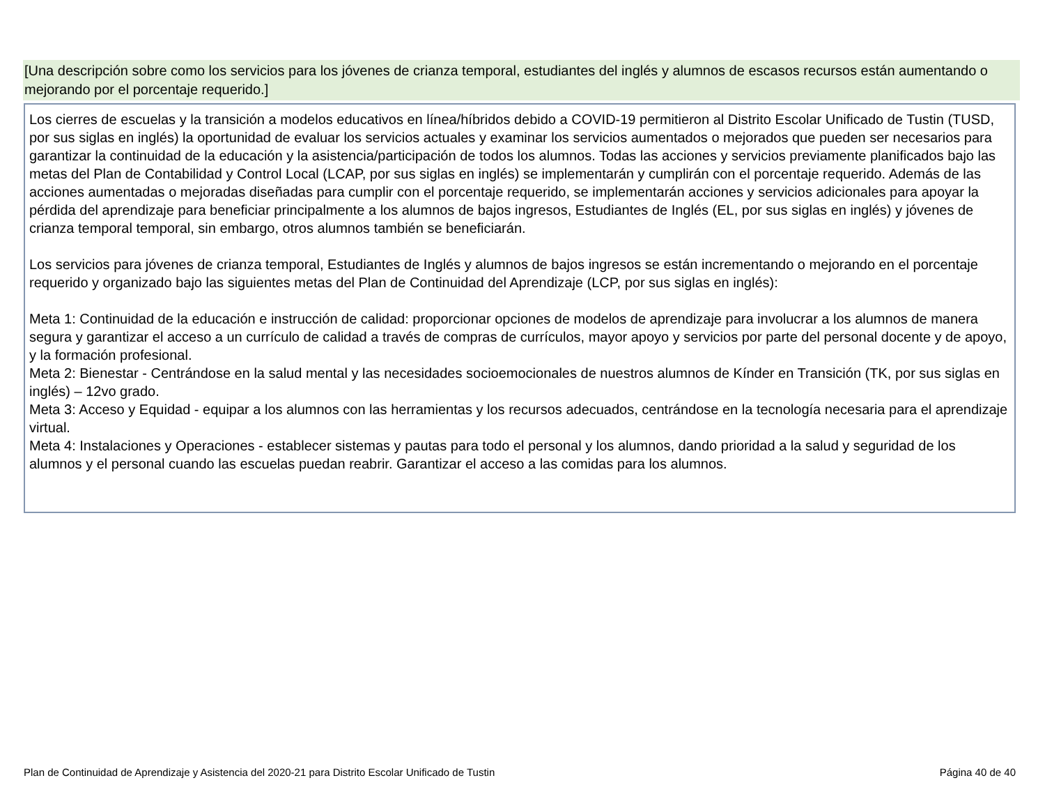[Una descripción sobre como los servicios para los jóvenes de crianza temporal, estudiantes del inglés y alumnos de escasos recursos están aumentando o mejorando por el porcentaje requerido.]
Los cierres de escuelas y la transición a modelos educativos en línea/híbridos debido a COVID-19 permitieron al Distrito Escolar Unificado de Tustin (TUSD, por sus siglas en inglés) la oportunidad de evaluar los servicios actuales y examinar los servicios aumentados o mejorados que pueden ser necesarios para garantizar la continuidad de la educación y la asistencia/participación de todos los alumnos. Todas las acciones y servicios previamente planificados bajo las metas del Plan de Contabilidad y Control Local (LCAP, por sus siglas en inglés) se implementarán y cumplirán con el porcentaje requerido. Además de las acciones aumentadas o mejoradas diseñadas para cumplir con el porcentaje requerido, se implementarán acciones y servicios adicionales para apoyar la pérdida del aprendizaje para beneficiar principalmente a los alumnos de bajos ingresos, Estudiantes de Inglés (EL, por sus siglas en inglés) y jóvenes de crianza temporal temporal, sin embargo, otros alumnos también se beneficiarán.
Los servicios para jóvenes de crianza temporal, Estudiantes de Inglés y alumnos de bajos ingresos se están incrementando o mejorando en el porcentaje requerido y organizado bajo las siguientes metas del Plan de Continuidad del Aprendizaje (LCP, por sus siglas en inglés):
Meta 1: Continuidad de la educación e instrucción de calidad: proporcionar opciones de modelos de aprendizaje para involucrar a los alumnos de manera segura y garantizar el acceso a un currículo de calidad a través de compras de currículos, mayor apoyo y servicios por parte del personal docente y de apoyo, y la formación profesional.
Meta 2: Bienestar - Centrándose en la salud mental y las necesidades socioemocionales de nuestros alumnos de Kínder en Transición (TK, por sus siglas en inglés) – 12vo grado.
Meta 3: Acceso y Equidad - equipar a los alumnos con las herramientas y los recursos adecuados, centrándose en la tecnología necesaria para el aprendizaje virtual.
Meta 4: Instalaciones y Operaciones - establecer sistemas y pautas para todo el personal y los alumnos, dando prioridad a la salud y seguridad de los alumnos y el personal cuando las escuelas puedan reabrir. Garantizar el acceso a las comidas para los alumnos.
Plan de Continuidad de Aprendizaje y Asistencia del 2020-21 para Distrito Escolar Unificado de Tustin Página 40 de 40